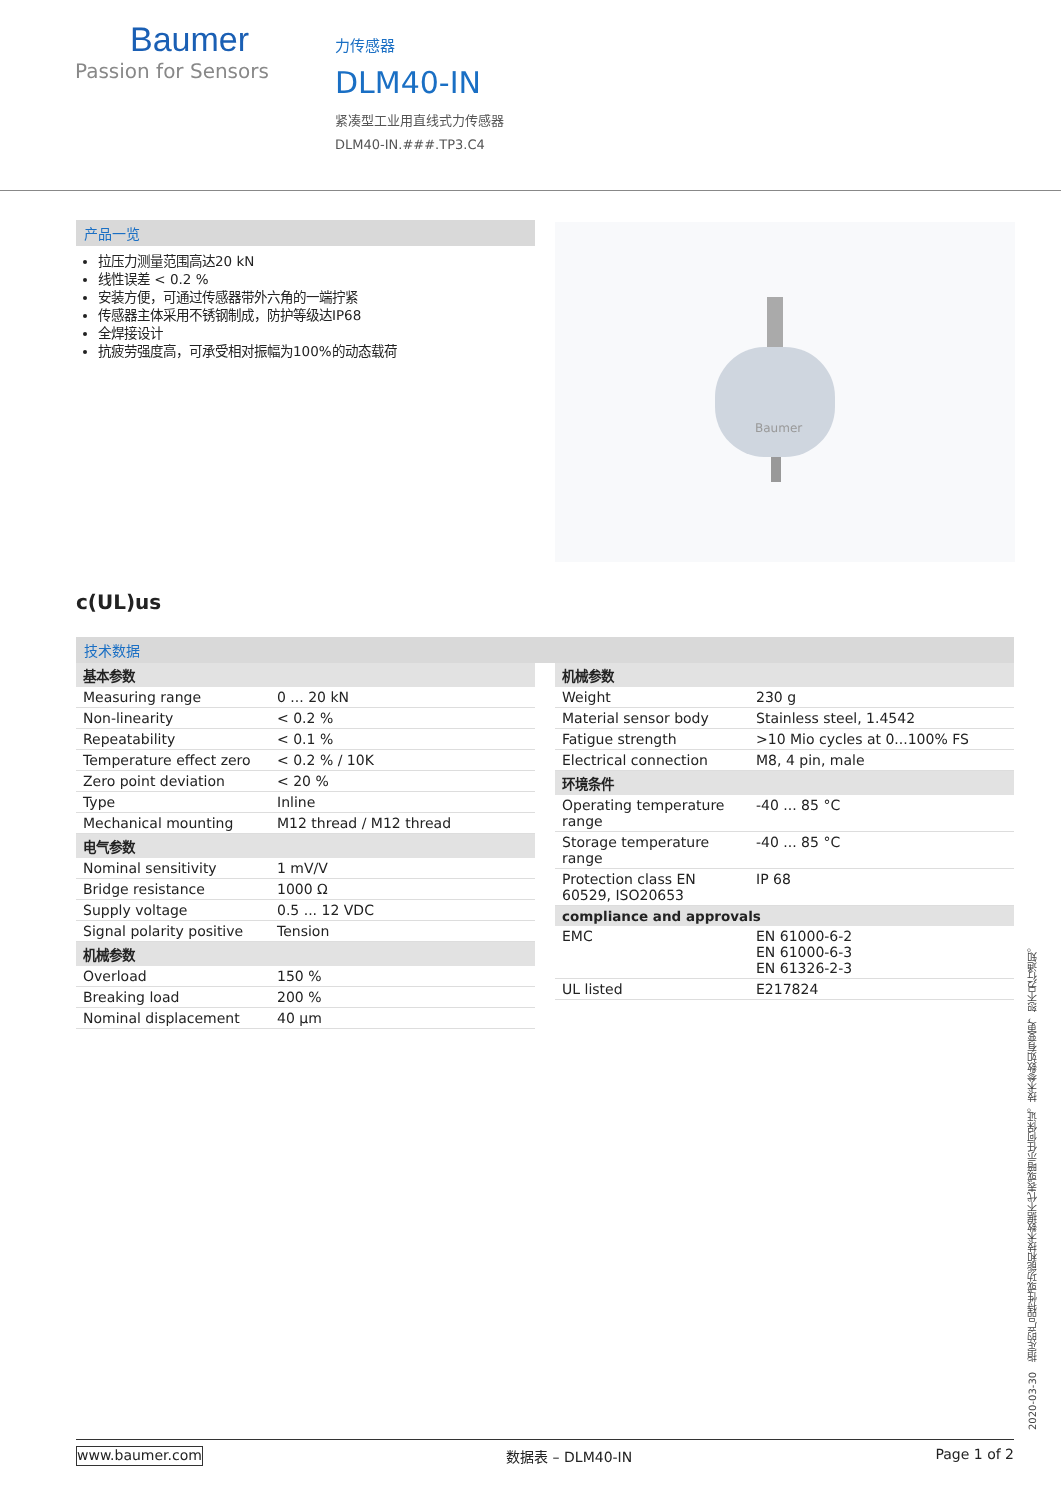Baumer
Passion for Sensors
力传感器
DLM40-IN
紧凑型工业用直线式力传感器
DLM40-IN.###.TP3.C4
产品一览
拉压力测量范围高达20 kN
线性误差 < 0.2 %
安装方便，可通过传感器带外六角的一端拧紧
传感器主体采用不锈钢制成，防护等级达IP68
全焊接设计
抗疲劳强度高，可承受相对振幅为100%的动态载荷
Baumer
c(UL)us
技术数据
| 基本参数 | |
| --- | --- |
| Measuring range | 0 ... 20 kN |
| Non-linearity | < 0.2 % |
| Repeatability | < 0.1 % |
| Temperature effect zero | < 0.2 % / 10K |
| Zero point deviation | < 20 % |
| Type | Inline |
| Mechanical mounting | M12 thread / M12 thread |
| 电气参数 | |
| Nominal sensitivity | 1 mV/V |
| Bridge resistance | 1000 Ω |
| Supply voltage | 0.5 ... 12 VDC |
| Signal polarity positive | Tension |
| 机械参数 | |
| Overload | 150 % |
| Breaking load | 200 % |
| Nominal displacement | 40 µm |
| 机械参数 | |
| --- | --- |
| Weight | 230 g |
| Material sensor body | Stainless steel, 1.4542 |
| Fatigue strength | >10 Mio cycles at 0...100% FS |
| Electrical connection | M8, 4 pin, male |
| 环境条件 | |
| Operating temperature range | -40 ... 85 °C |
| Storage temperature range | -40 ... 85 °C |
| Protection class EN 60529, ISO20653 | IP 68 |
| compliance and approvals | |
| EMC | EN 61000-6-2 EN 61000-6-3 EN 61326-2-3 |
| UL listed | E217824 |
2020-03-30 指定的产品特性或功能和技术数据不代表或暗示任何保证。技术参数如有变更，恕不另行通知。
www.baumer.com 数据表 – DLM40-IN Page 1 of 2